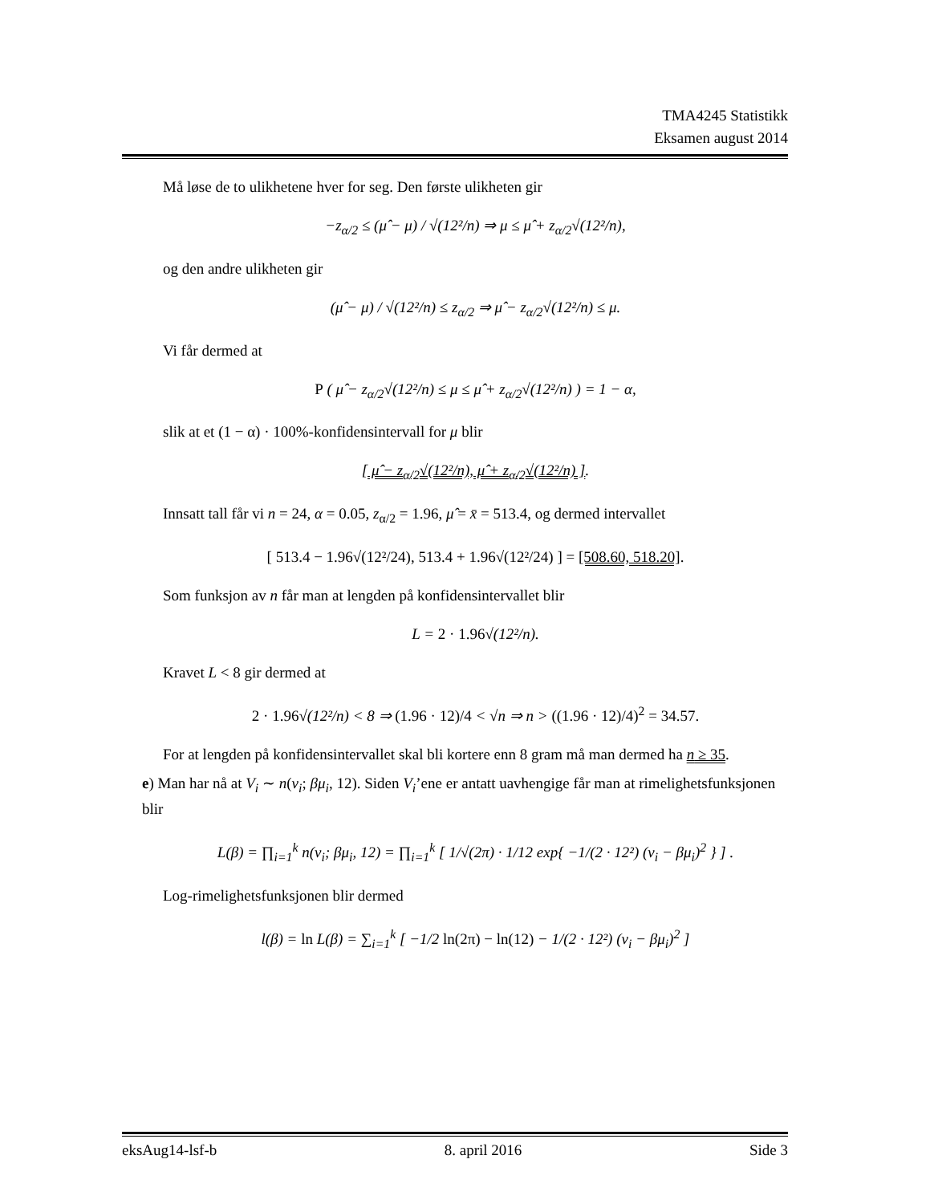TMA4245 Statistikk
Eksamen august 2014
Må løse de to ulikhetene hver for seg. Den første ulikheten gir
−z<sub>α/2</sub> ≤ (μ̂ − μ) / √(12²/n) ⇒ μ ≤ μ̂ + z<sub>α/2</sub>√(12²/n),
og den andre ulikheten gir
(μ̂ − μ) / √(12²/n) ≤ z<sub>α/2</sub> ⇒ μ̂ − z<sub>α/2</sub>√(12²/n) ≤ μ.
Vi får dermed at
P ( μ̂ − z<sub>α/2</sub>√(12²/n) ≤ μ ≤ μ̂ + z<sub>α/2</sub>√(12²/n) ) = 1 − α,
slik at et (1 − α) · 100%-konfidensintervall for μ blir
[ μ̂ − z<sub>α/2</sub>√(12²/n), μ̂ + z<sub>α/2</sub>√(12²/n) ].
Innsatt tall får vi n = 24, α = 0.05, z<sub>α/2</sub> = 1.96, μ̂ = x̄ = 513.4, og dermed intervallet
[ 513.4 − 1.96√(12²/24), 513.4 + 1.96√(12²/24) ] = [508.60, 518.20].
Som funksjon av n får man at lengden på konfidensintervallet blir
L = 2 · 1.96√(12²/n).
Kravet L < 8 gir dermed at
2 · 1.96√(12²/n) < 8 ⇒ (1.96 · 12)/4 < √n ⇒ n > ((1.96 · 12)/4)<sup>2</sup> = 34.57.
For at lengden på konfidensintervallet skal bli kortere enn 8 gram må man dermed ha n ≥ 35.
e) Man har nå at V<sub>i</sub> ∼ n(v<sub>i</sub>; βμ<sub>i</sub>, 12). Siden V<sub>i</sub>’ene er antatt uavhengige får man at rimelighetsfunksjonen blir
L(β) = ∏<sub>i=1</sub><sup>k</sup> n(v<sub>i</sub>; βμ<sub>i</sub>, 12) = ∏<sub>i=1</sub><sup>k</sup> [ 1/√(2π) · 1/12 exp{ −1/(2 · 12²) (v<sub>i</sub> − βμ<sub>i</sub>)<sup>2</sup> } ] .
Log-rimelighetsfunksjonen blir dermed
l(β) = ln L(β) = ∑<sub>i=1</sub><sup>k</sup> [ −1/2 ln(2π) − ln(12) − 1/(2 · 12²) (v<sub>i</sub> − βμ<sub>i</sub>)<sup>2</sup> ]
eksAug14-lsf-b 8. april 2016 Side 3